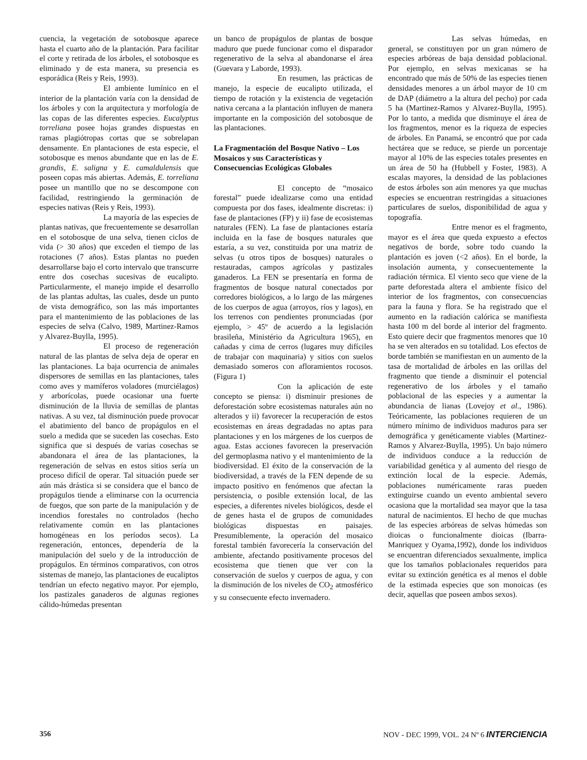cuencia, la vegetación de sotobosque aparece hasta el cuarto año de la plantación. Para facilitar el corte y retirada de los árboles, el sotobosque es eliminado y de esta manera, su presencia es esporádica (Reis y Reis, 1993).
El ambiente lumínico en el interior de la plantación varía con la densidad de los árboles y con la arquitectura y morfología de las copas de las diferentes especies. Eucalyptus torreliana posee hojas grandes dispuestas en ramas plagiótropas cortas que se sobrelapan densamente. En plantaciones de esta especie, el sotobosque es menos abundante que en las de E. grandis, E. saligna y E. camaldulensis que poseen copas más abiertas. Además, E. torreliana posee un mantillo que no se descompone con facilidad, restringiendo la germinación de especies nativas (Reis y Reis, 1993).
La mayoría de las especies de plantas nativas, que frecuentemente se desarrollan en el sotobosque de una selva, tienen ciclos de vida (> 30 años) que exceden el tiempo de las rotaciones (7 años). Estas plantas no pueden desarrollarse bajo el corto intervalo que transcurre entre dos cosechas sucesivas de eucalipto. Particularmente, el manejo impide el desarrollo de las plantas adultas, las cuales, desde un punto de vista demográfico, son las más importantes para el mantenimiento de las poblaciones de las especies de selva (Calvo, 1989, Martinez-Ramos y Alvarez-Buylla, 1995).
El proceso de regeneración natural de las plantas de selva deja de operar en las plantaciones. La baja ocurrencia de animales dispersores de semillas en las plantaciones, tales como aves y mamíferos voladores (murciélagos) y arborícolas, puede ocasionar una fuerte disminución de la lluvia de semillas de plantas nativas. A su vez, tal disminución puede provocar el abatimiento del banco de propágulos en el suelo a medida que se suceden las cosechas. Esto significa que si después de varias cosechas se abandonara el área de las plantaciones, la regeneración de selvas en estos sitios sería un proceso difícil de operar. Tal situación puede ser aún más drástica si se considera que el banco de propágulos tiende a eliminarse con la ocurrencia de fuegos, que son parte de la manipulación y de incendios forestales no controlados (hecho relativamente común en las plantaciones homogéneas en los períodos secos). La regeneración, entonces, dependería de la manipulación del suelo y de la introducción de propágulos. En términos comparativos, con otros sistemas de manejo, las plantaciones de eucaliptos tendrían un efecto negativo mayor. Por ejemplo, los pastizales ganaderos de algunas regiones cálido-húmedas presentan
un banco de propágulos de plantas de bosque maduro que puede funcionar como el disparador regenerativo de la selva al abandonarse el área (Guevara y Laborde, 1993).
En resumen, las prácticas de manejo, la especie de eucalipto utilizada, el tiempo de rotación y la existencia de vegetación nativa cercana a la plantación influyen de manera importante en la composición del sotobosque de las plantaciones.
La Fragmentación del Bosque Nativo – Los Mosaicos y sus Características y Consecuencias Ecológicas Globales
El concepto de “mosaico forestal” puede idealizarse como una entidad compuesta por dos fases, idealmente discretas: i) fase de plantaciones (FP) y ii) fase de ecosistemas naturales (FEN). La fase de plantaciones estaría incluida en la fase de bosques naturales que estaría, a su vez, constituida por una matriz de selvas (u otros tipos de bosques) naturales o restauradas, campos agrícolas y pastizales ganaderos. La FEN se presentaría en forma de fragmentos de bosque natural conectados por corredores biológicos, a lo largo de las márgenes de los cuerpos de agua (arroyos, ríos y lagos), en los terrenos con pendientes pronunciadas (por ejemplo, > 45º de acuerdo a la legislación brasileña, Ministério da Agricultura 1965), en cañadas y cima de cerros (lugares muy difíciles de trabajar con maquinaria) y sitios con suelos demasiado someros con afloramientos rocosos. (Figura 1)
Con la aplicación de este concepto se piensa: i) disminuir presiones de deforestación sobre ecosistemas naturales aún no alterados y ii) favorecer la recuperación de estos ecosistemas en áreas degradadas no aptas para plantaciones y en los márgenes de los cuerpos de agua. Estas acciones favorecen la preservación del germoplasma nativo y el mantenimiento de la biodiversidad. El éxito de la conservación de la biodiversidad, a través de la FEN depende de su impacto positivo en fenómenos que afectan la persistencia, o posible extensión local, de las especies, a diferentes niveles biológicos, desde el de genes hasta el de grupos de comunidades biológicas dispuestas en paisajes. Presumiblemente, la operación del mosaico forestal también favorecería la conservación del ambiente, afectando positivamente procesos del ecosistema que tienen que ver con la conservación de suelos y cuerpos de agua, y con la disminución de los niveles de CO<sub>2</sub> atmosférico y su consecuente efecto invernadero.
Las selvas húmedas, en general, se constituyen por un gran número de especies arbóreas de baja densidad poblacional. Por ejemplo, en selvas mexicanas se ha encontrado que más de 50% de las especies tienen densidades menores a un árbol mayor de 10 cm de DAP (diámetro a la altura del pecho) por cada 5 ha (Martinez-Ramos y Alvarez-Buylla, 1995). Por lo tanto, a medida que disminuye el área de los fragmentos, menor es la riqueza de especies de árboles. En Panamá, se encontró que por cada hectárea que se reduce, se pierde un porcentaje mayor al 10% de las especies totales presentes en un área de 50 ha (Hubbell y Foster, 1983). A escalas mayores, la densidad de las poblaciones de estos árboles son aún menores ya que muchas especies se encuentran restringidas a situaciones particulares de suelos, disponibilidad de agua y topografía.
Entre menor es el fragmento, mayor es el área que queda expuesto a efectos negativos de borde, sobre todo cuando la plantación es joven (<2 años). En el borde, la insolación aumenta, y consecuentemente la radiación térmica. El viento seco que viene de la parte deforestada altera el ambiente físico del interior de los fragmentos, con consecuencias para la fauna y flora. Se ha registrado que el aumento en la radiación calórica se manifiesta hasta 100 m del borde al interior del fragmento. Esto quiere decir que fragmentos menores que 10 ha se ven alterados en su totalidad. Los efectos de borde también se manifiestan en un aumento de la tasa de mortalidad de árboles en las orillas del fragmento que tiende a disminuir el potencial regenerativo de los árboles y el tamaño poblacional de las especies y a aumentar la abundancia de lianas (Lovejoy et al., 1986). Teóricamente, las poblaciones requieren de un número mínimo de individuos maduros para ser demográfica y genéticamente viables (Martinez-Ramos y Alvarez-Buylla, 1995). Un bajo número de individuos conduce a la reducción de variabilidad genética y al aumento del riesgo de extinción local de la especie. Además, poblaciones numéricamente raras pueden extinguirse cuando un evento ambiental severo ocasiona que la mortalidad sea mayor que la tasa natural de nacimientos. El hecho de que muchas de las especies arbóreas de selvas húmedas son dioicas o funcionalmente dioicas (Ibarra-Manriquez y Oyama,1992), donde los individuos se encuentran diferenciados sexualmente, implica que los tamaños poblacionales requeridos para evitar su extinción genética es al menos el doble de la estimada especies que son monoicas (es decir, aquellas que poseen ambos sexos).
356 NOV - DEC 1999, VOL. 24 Nº 6 INTERCIENCIA